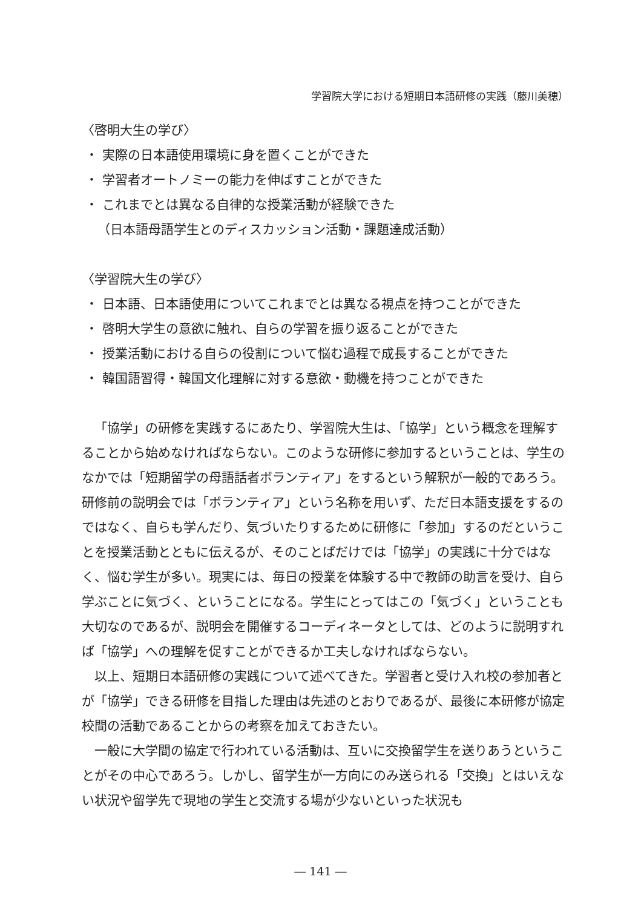学習院大学における短期日本語研修の実践（藤川美穂）
〈啓明大生の学び〉
・ 実際の日本語使用環境に身を置くことができた
・ 学習者オートノミーの能力を伸ばすことができた
・ これまでとは異なる自律的な授業活動が経験できた
（日本語母語学生とのディスカッション活動・課題達成活動）
〈学習院大生の学び〉
・ 日本語、日本語使用についてこれまでとは異なる視点を持つことができた
・ 啓明大学生の意欲に触れ、自らの学習を振り返ることができた
・ 授業活動における自らの役割について悩む過程で成長することができた
・ 韓国語習得・韓国文化理解に対する意欲・動機を持つことができた
「協学」の研修を実践するにあたり、学習院大生は、「協学」という概念を理解することから始めなければならない。このような研修に参加するということは、学生のなかでは「短期留学の母語話者ボランティア」をするという解釈が一般的であろう。研修前の説明会では「ボランティア」という名称を用いず、ただ日本語支援をするのではなく、自らも学んだり、気づいたりするために研修に「参加」するのだということを授業活動とともに伝えるが、そのことばだけでは「協学」の実践に十分ではなく、悩む学生が多い。現実には、毎日の授業を体験する中で教師の助言を受け、自ら学ぶことに気づく、ということになる。学生にとってはこの「気づく」ということも大切なのであるが、説明会を開催するコーディネータとしては、どのように説明すれば「協学」への理解を促すことができるか工夫しなければならない。
以上、短期日本語研修の実践について述べてきた。学習者と受け入れ校の参加者とが「協学」できる研修を目指した理由は先述のとおりであるが、最後に本研修が協定校間の活動であることからの考察を加えておきたい。
一般に大学間の協定で行われている活動は、互いに交換留学生を送りあうということがその中心であろう。しかし、留学生が一方向にのみ送られる「交換」とはいえない状況や留学先で現地の学生と交流する場が少ないといった状況も
― 141 ―